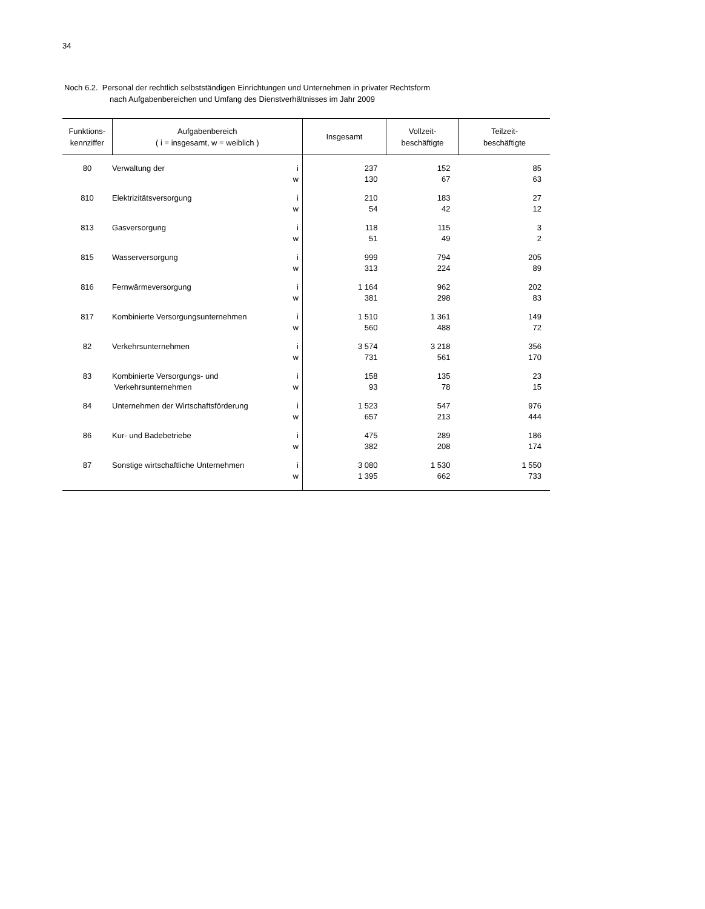34
Noch 6.2. Personal der rechtlich selbstständigen Einrichtungen und Unternehmen in privater Rechtsform
nach Aufgabenbereichen und Umfang des Dienstverhältnisses im Jahr 2009
| Funktions- kennziffer | Aufgabenbereich ( i = insgesamt, w = weiblich ) | | Insgesamt | Vollzeit- beschäftigte | Teilzeit- beschäftigte |
| --- | --- | --- | --- | --- | --- |
| 80 | Verwaltung der | i | 237 | 152 | 85 |
| | | w | 130 | 67 | 63 |
| 810 | Elektrizitätsversorgung | i | 210 | 183 | 27 |
| | | w | 54 | 42 | 12 |
| 813 | Gasversorgung | i | 118 | 115 | 3 |
| | | w | 51 | 49 | 2 |
| 815 | Wasserversorgung | i | 999 | 794 | 205 |
| | | w | 313 | 224 | 89 |
| 816 | Fernwärmeversorgung | i | 1 164 | 962 | 202 |
| | | w | 381 | 298 | 83 |
| 817 | Kombinierte Versorgungsunternehmen | i | 1 510 | 1 361 | 149 |
| | | w | 560 | 488 | 72 |
| 82 | Verkehrsunternehmen | i | 3 574 | 3 218 | 356 |
| | | w | 731 | 561 | 170 |
| 83 | Kombinierte Versorgungs- und | i | 158 | 135 | 23 |
| | Verkehrsunternehmen | w | 93 | 78 | 15 |
| 84 | Unternehmen der Wirtschaftsförderung | i | 1 523 | 547 | 976 |
| | | w | 657 | 213 | 444 |
| 86 | Kur- und Badebetriebe | i | 475 | 289 | 186 |
| | | w | 382 | 208 | 174 |
| 87 | Sonstige wirtschaftliche Unternehmen | i | 3 080 | 1 530 | 1 550 |
| | | w | 1 395 | 662 | 733 |